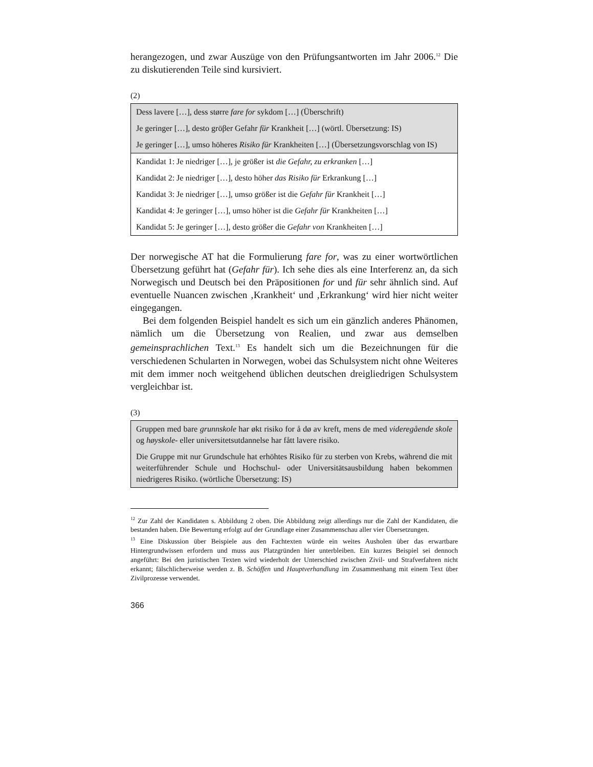herangezogen, und zwar Auszüge von den Prüfungsantworten im Jahr 2006.<sup>12</sup> Die zu diskutierenden Teile sind kursiviert.
(2)
| Dess lavere […], dess større fare for sykdom […] (Überschrift) |
| Je geringer […], desto gröβer Gefahr für Krankheit […] (wörtl. Übersetzung: IS) |
| Je geringer […], umso höheres Risiko für Krankheiten […] (Übersetzungsvorschlag von IS) |
| Kandidat 1: Je niedriger […], je größer ist die Gefahr, zu erkranken […] |
| Kandidat 2: Je niedriger […], desto höher das Risiko für Erkrankung […] |
| Kandidat 3: Je niedriger […], umso größer ist die Gefahr für Krankheit […] |
| Kandidat 4: Je geringer […], umso höher ist die Gefahr für Krankheiten […] |
| Kandidat 5: Je geringer […], desto größer die Gefahr von Krankheiten […] |
Der norwegische AT hat die Formulierung fare for, was zu einer wortwörtlichen Übersetzung geführt hat (Gefahr für). Ich sehe dies als eine Interferenz an, da sich Norwegisch und Deutsch bei den Präpositionen for und für sehr ähnlich sind. Auf eventuelle Nuancen zwischen ‚Krankheit‘ und ‚Erkrankung‘ wird hier nicht weiter eingegangen.
Bei dem folgenden Beispiel handelt es sich um ein gänzlich anderes Phänomen, nämlich um die Übersetzung von Realien, und zwar aus demselben gemeinsprachlichen Text.<sup>13</sup> Es handelt sich um die Bezeichnungen für die verschiedenen Schularten in Norwegen, wobei das Schulsystem nicht ohne Weiteres mit dem immer noch weitgehend üblichen deutschen dreigliedrigen Schulsystem vergleichbar ist.
(3)
| Gruppen med bare grunnskole har økt risiko for å dø av kreft, mens de med videregående skole og høyskole - eller universitetsutdannelse har fått lavere risiko. |
| Die Gruppe mit nur Grundschule hat erhöhtes Risiko für zu sterben von Krebs, während die mit weiterführender Schule und Hochschul- oder Universitätsausbildung haben bekommen niedrigeres Risiko. (wörtliche Übersetzung: IS) |
<sup>12</sup> Zur Zahl der Kandidaten s. Abbildung 2 oben. Die Abbildung zeigt allerdings nur die Zahl der Kandidaten, die bestanden haben. Die Bewertung erfolgt auf der Grundlage einer Zusammenschau aller vier Übersetzungen.
<sup>13</sup> Eine Diskussion über Beispiele aus den Fachtexten würde ein weites Ausholen über das erwartbare Hintergrundwissen erfordern und muss aus Platzgründen hier unterbleiben. Ein kurzes Beispiel sei dennoch angeführt: Bei den juristischen Texten wird wiederholt der Unterschied zwischen Zivil- und Strafverfahren nicht erkannt; fälschlicherweise werden z. B. Schöffen und Hauptverhandlung im Zusammenhang mit einem Text über Zivilprozesse verwendet.
366